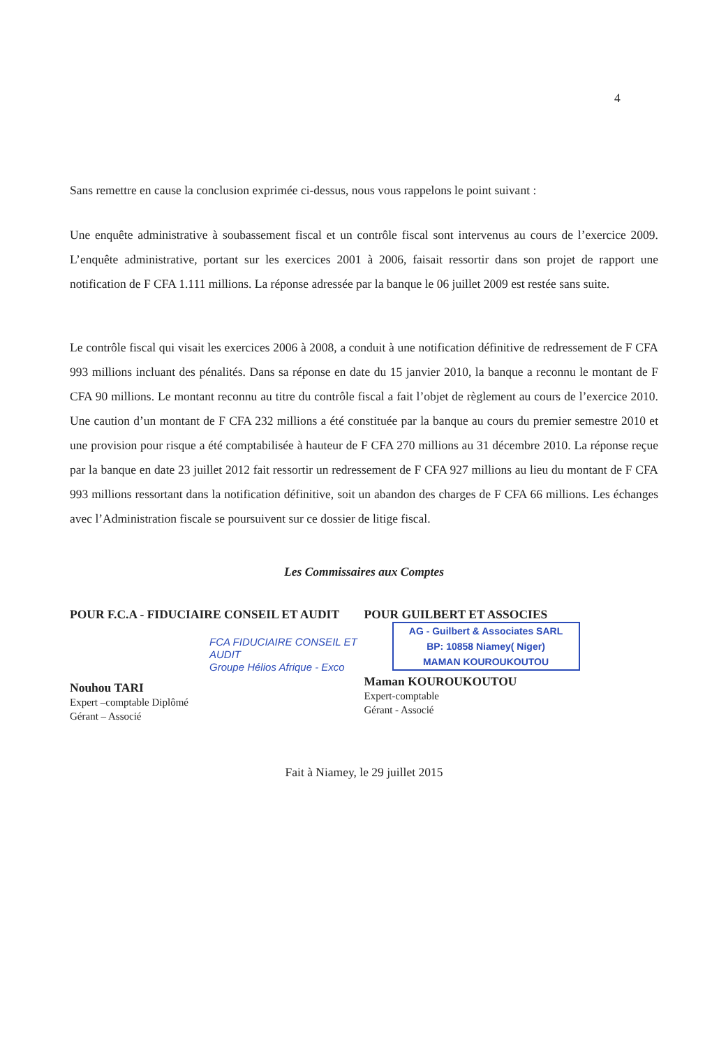4
Sans remettre en cause la conclusion exprimée ci-dessus, nous vous rappelons le point suivant :
Une enquête administrative à soubassement fiscal et un contrôle fiscal sont intervenus au cours de l’exercice 2009. L’enquête administrative, portant sur les exercices 2001 à 2006, faisait ressortir dans son projet de rapport une notification de F CFA 1.111 millions. La réponse adressée par la banque le 06 juillet 2009 est restée sans suite.
Le contrôle fiscal qui visait les exercices 2006 à 2008, a conduit à une notification définitive de redressement de F CFA 993 millions incluant des pénalités. Dans sa réponse en date du 15 janvier 2010, la banque a reconnu le montant de F CFA 90 millions. Le montant reconnu au titre du contrôle fiscal a fait l’objet de règlement au cours de l’exercice 2010. Une caution d’un montant de F CFA 232 millions a été constituée par la banque au cours du premier semestre 2010 et une provision pour risque a été comptabilisée à hauteur de F CFA 270 millions au 31 décembre 2010. La réponse reçue par la banque en date 23 juillet 2012 fait ressortir un redressement de F CFA 927 millions au lieu du montant de F CFA 993 millions ressortant dans la notification définitive, soit un abandon des charges de F CFA 66 millions. Les échanges avec l’Administration fiscale se poursuivent sur ce dossier de litige fiscal.
Les Commissaires aux Comptes
POUR F.C.A - FIDUCIAIRE CONSEIL ET AUDIT
FCA FIDUCIAIRE CONSEIL ET AUDIT
Groupe Hélios Afrique - Exco
Nouhou TARI
Expert –comptable Diplômé
Gérant – Associé
POUR GUILBERT ET ASSOCIES
AG - Guilbert & Associates SARL
BP: 10858 Niamey( Niger)
MAMAN KOUROUKOUTOU
Maman KOUROUKOUTOU
Expert-comptable
Gérant - Associé
Fait à Niamey, le 29 juillet 2015